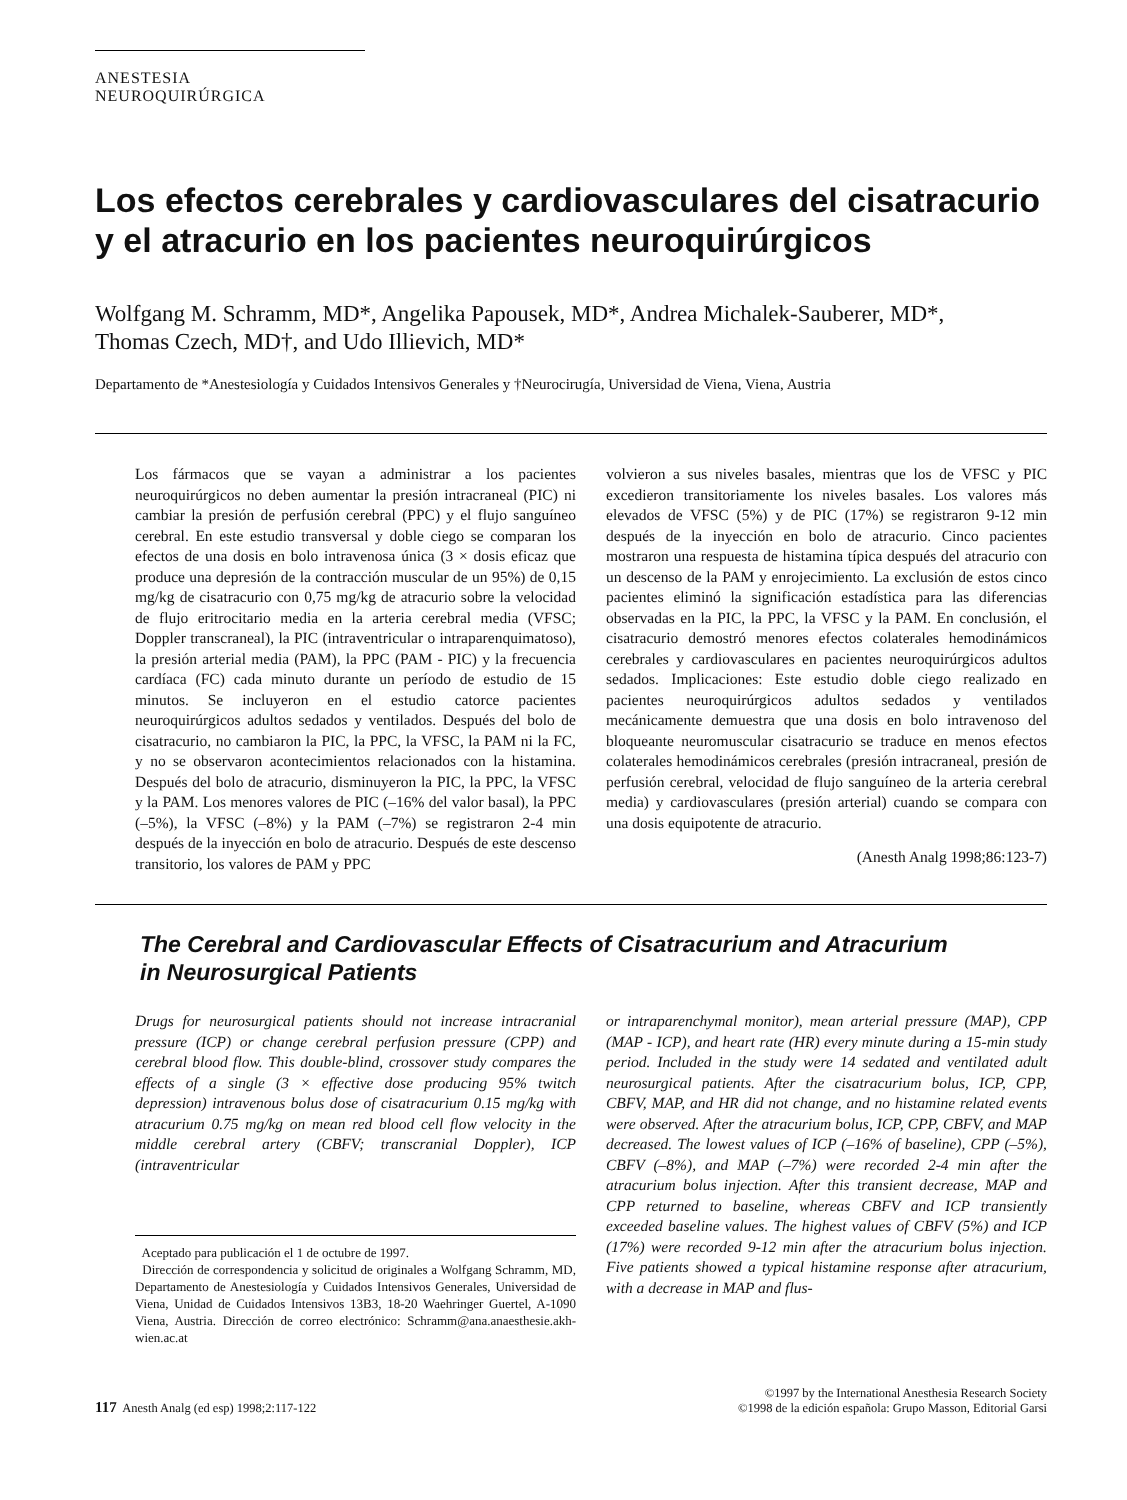ANESTESIA NEUROQUIRÚRGICA
Los efectos cerebrales y cardiovasculares del cisatracurio
y el atracurio en los pacientes neuroquirúrgicos
Wolfgang M. Schramm, MD*, Angelika Papousek, MD*, Andrea Michalek-Sauberer, MD*,
Thomas Czech, MD†, and Udo Illievich, MD*
Departamento de *Anestesiología y Cuidados Intensivos Generales y †Neurocirugía, Universidad de Viena, Viena, Austria
Los fármacos que se vayan a administrar a los pacientes neuroquirúrgicos no deben aumentar la presión intracraneal (PIC) ni cambiar la presión de perfusión cerebral (PPC) y el flujo sanguíneo cerebral. En este estudio transversal y doble ciego se comparan los efectos de una dosis en bolo intravenosa única (3 × dosis eficaz que produce una depresión de la contracción muscular de un 95%) de 0,15 mg/kg de cisatracurio con 0,75 mg/kg de atracurio sobre la velocidad de flujo eritrocitario media en la arteria cerebral media (VFSC; Doppler transcraneal), la PIC (intraventricular o intraparenquimatoso), la presión arterial media (PAM), la PPC (PAM - PIC) y la frecuencia cardíaca (FC) cada minuto durante un período de estudio de 15 minutos. Se incluyeron en el estudio catorce pacientes neuroquirúrgicos adultos sedados y ventilados. Después del bolo de cisatracurio, no cambiaron la PIC, la PPC, la VFSC, la PAM ni la FC, y no se observaron acontecimientos relacionados con la histamina. Después del bolo de atracurio, disminuyeron la PIC, la PPC, la VFSC y la PAM. Los menores valores de PIC (–16% del valor basal), la PPC (–5%), la VFSC (–8%) y la PAM (–7%) se registraron 2-4 min después de la inyección en bolo de atracurio. Después de este descenso transitorio, los valores de PAM y PPC
volvieron a sus niveles basales, mientras que los de VFSC y PIC excedieron transitoriamente los niveles basales. Los valores más elevados de VFSC (5%) y de PIC (17%) se registraron 9-12 min después de la inyección en bolo de atracurio. Cinco pacientes mostraron una respuesta de histamina típica después del atracurio con un descenso de la PAM y enrojecimiento. La exclusión de estos cinco pacientes eliminó la significación estadística para las diferencias observadas en la PIC, la PPC, la VFSC y la PAM. En conclusión, el cisatracurio demostró menores efectos colaterales hemodinámicos cerebrales y cardiovasculares en pacientes neuroquirúrgicos adultos sedados. Implicaciones: Este estudio doble ciego realizado en pacientes neuroquirúrgicos adultos sedados y ventilados mecánicamente demuestra que una dosis en bolo intravenoso del bloqueante neuromuscular cisatracurio se traduce en menos efectos colaterales hemodinámicos cerebrales (presión intracraneal, presión de perfusión cerebral, velocidad de flujo sanguíneo de la arteria cerebral media) y cardiovasculares (presión arterial) cuando se compara con una dosis equipotente de atracurio.
(Anesth Analg 1998;86:123-7)
The Cerebral and Cardiovascular Effects of Cisatracurium and Atracurium
in Neurosurgical Patients
Drugs for neurosurgical patients should not increase intracranial pressure (ICP) or change cerebral perfusion pressure (CPP) and cerebral blood flow. This double-blind, crossover study compares the effects of a single (3 × effective dose producing 95% twitch depression) intravenous bolus dose of cisatracurium 0.15 mg/kg with atracurium 0.75 mg/kg on mean red blood cell flow velocity in the middle cerebral artery (CBFV; transcranial Doppler), ICP (intraventricular
Aceptado para publicación el 1 de octubre de 1997.
Dirección de correspondencia y solicitud de originales a Wolfgang Schramm, MD, Departamento de Anestesiología y Cuidados Intensivos Generales, Universidad de Viena, Unidad de Cuidados Intensivos 13B3, 18-20 Waehringer Guertel, A-1090 Viena, Austria. Dirección de correo electrónico: Schramm@ana.anaesthesie.akh-wien.ac.at
or intraparenchymal monitor), mean arterial pressure (MAP), CPP (MAP - ICP), and heart rate (HR) every minute during a 15-min study period. Included in the study were 14 sedated and ventilated adult neurosurgical patients. After the cisatracurium bolus, ICP, CPP, CBFV, MAP, and HR did not change, and no histamine related events were observed. After the atracurium bolus, ICP, CPP, CBFV, and MAP decreased. The lowest values of ICP (–16% of baseline), CPP (–5%), CBFV (–8%), and MAP (–7%) were recorded 2-4 min after the atracurium bolus injection. After this transient decrease, MAP and CPP returned to baseline, whereas CBFV and ICP transiently exceeded baseline values. The highest values of CBFV (5%) and ICP (17%) were recorded 9-12 min after the atracurium bolus injection. Five patients showed a typical histamine response after atracurium, with a decrease in MAP and flus-
117 Anesth Analg (ed esp) 1998;2:117-122
©1997 by the International Anesthesia Research Society
©1998 de la edición española: Grupo Masson, Editorial Garsi